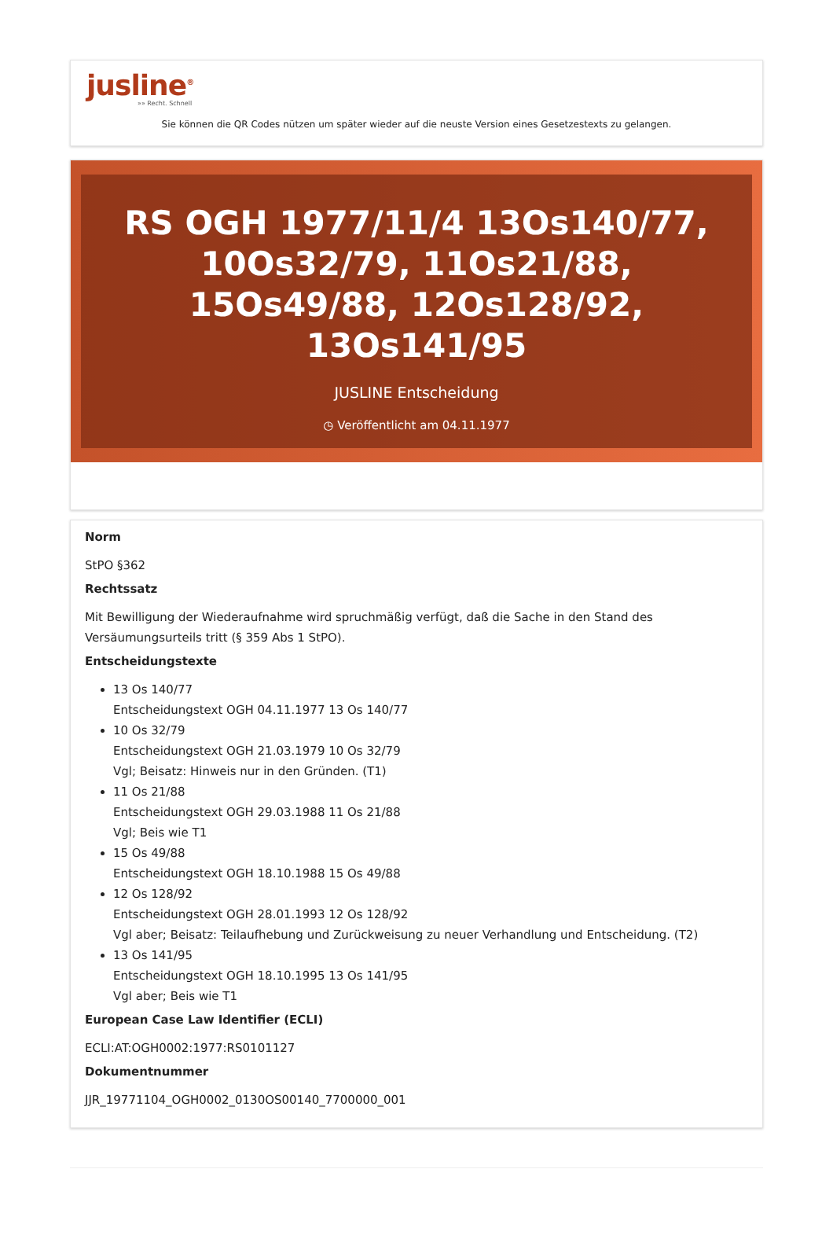jusline<sup>®</sup>
»» Recht. Schnell
Sie können die QR Codes nützen um später wieder auf die neuste Version eines Gesetzestexts zu gelangen.
RS OGH 1977/11/4 13Os140/77, 10Os32/79, 11Os21/88, 15Os49/88, 12Os128/92, 13Os141/95
JUSLINE Entscheidung
◷ Veröffentlicht am 04.11.1977
Norm
StPO §362
Rechtssatz
Mit Bewilligung der Wiederaufnahme wird spruchmäßig verfügt, daß die Sache in den Stand des Versäumungsurteils tritt (§ 359 Abs 1 StPO).
Entscheidungstexte
13 Os 140/77
Entscheidungstext OGH 04.11.1977 13 Os 140/77
10 Os 32/79
Entscheidungstext OGH 21.03.1979 10 Os 32/79
Vgl; Beisatz: Hinweis nur in den Gründen. (T1)
11 Os 21/88
Entscheidungstext OGH 29.03.1988 11 Os 21/88
Vgl; Beis wie T1
15 Os 49/88
Entscheidungstext OGH 18.10.1988 15 Os 49/88
12 Os 128/92
Entscheidungstext OGH 28.01.1993 12 Os 128/92
Vgl aber; Beisatz: Teilaufhebung und Zurückweisung zu neuer Verhandlung und Entscheidung. (T2)
13 Os 141/95
Entscheidungstext OGH 18.10.1995 13 Os 141/95
Vgl aber; Beis wie T1
European Case Law Identifier (ECLI)
ECLI:AT:OGH0002:1977:RS0101127
Dokumentnummer
JJR_19771104_OGH0002_0130OS00140_7700000_001